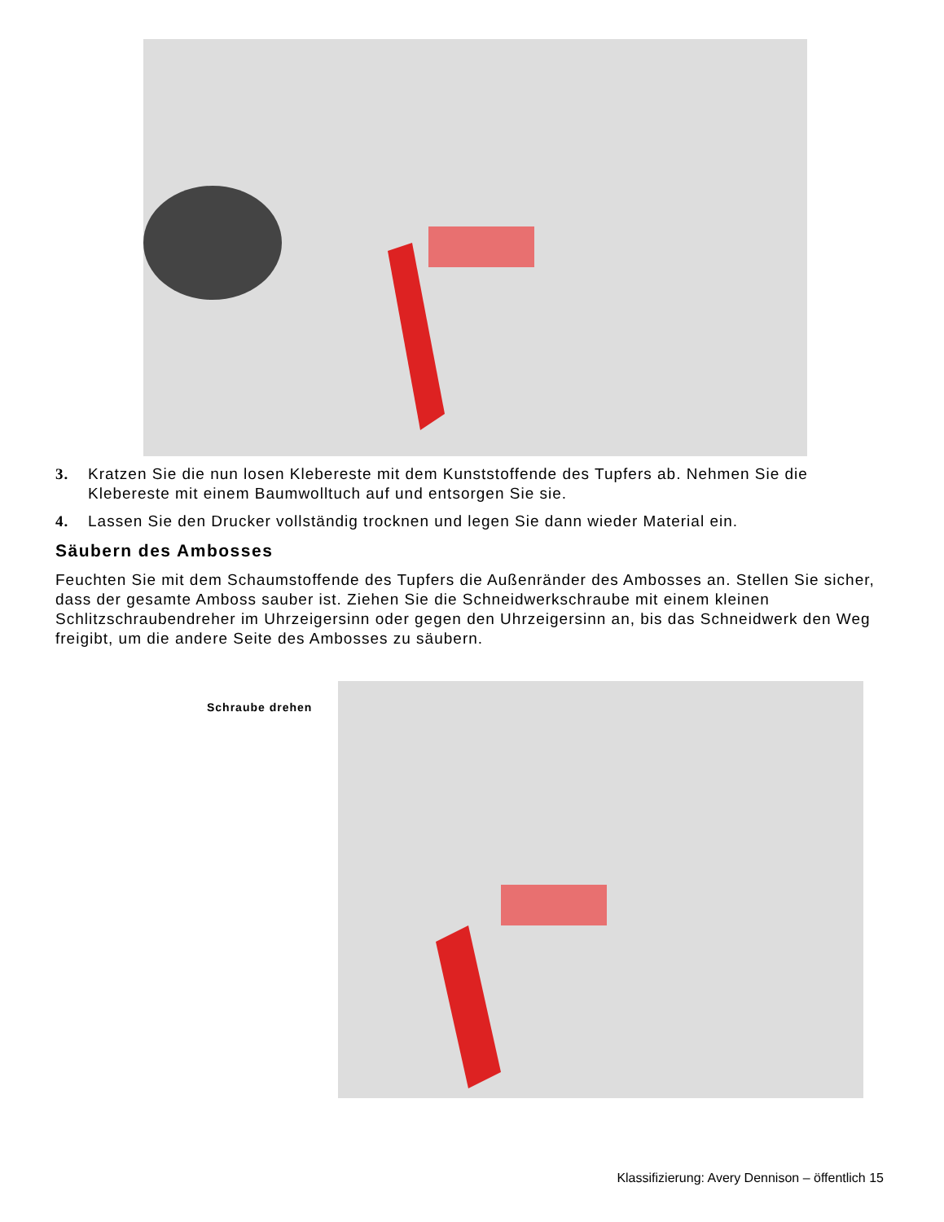3. Kratzen Sie die nun losen Klebereste mit dem Kunststoffende des Tupfers ab. Nehmen Sie die Klebereste mit einem Baumwolltuch auf und entsorgen Sie sie.
4. Lassen Sie den Drucker vollständig trocknen und legen Sie dann wieder Material ein.
Säubern des Ambosses
Feuchten Sie mit dem Schaumstoffende des Tupfers die Außenränder des Ambosses an. Stellen Sie sicher, dass der gesamte Amboss sauber ist. Ziehen Sie die Schneidwerkschraube mit einem kleinen Schlitzschraubendreher im Uhrzeigersinn oder gegen den Uhrzeigersinn an, bis das Schneidwerk den Weg freigibt, um die andere Seite des Ambosses zu säubern.
Schraube drehen
Klassifizierung: Avery Dennison – öffentlich 15